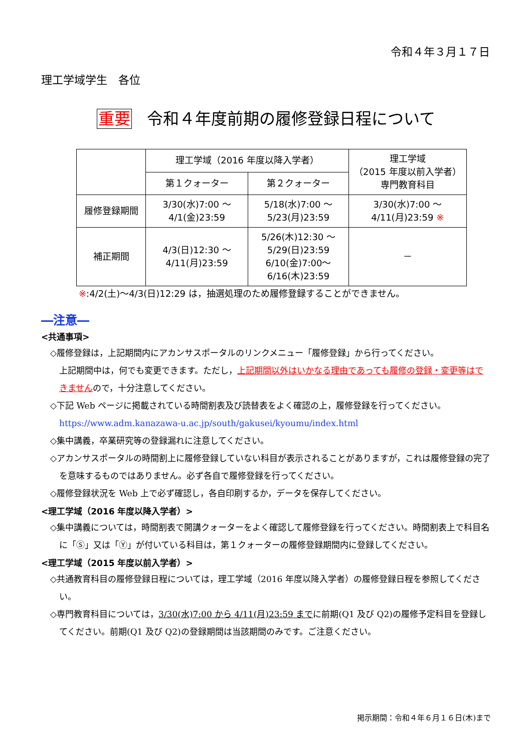令和４年３月１７日
理工学域学生　各位
重要 令和４年度前期の履修登録日程について
| | 理工学域（2016 年度以降入学者） | | 理工学域 （2015 年度以前入学者） 専門教育科目 |
| --- | --- | --- | --- |
| | 第１クォーター | 第２クォーター | |
| 履修登録期間 | 3/30(水)7:00 ～ 4/1(金)23:59 | 5/18(水)7:00 ～ 5/23(月)23:59 | 3/30(水)7:00 ～ 4/11(月)23:59 ※ |
| 補正期間 | 4/3(日)12:30 ～ 4/11(月)23:59 | 5/26(木)12:30 ～ 5/29(日)23:59 6/10(金)7:00～ 6/16(木)23:59 | － |
※:4/2(土)～4/3(日)12:29 は，抽選処理のため履修登録することができません。
―注意―
<共通事項>
◇履修登録は，上記期間内にアカンサスポータルのリンクメニュー「履修登録」から行ってください。
上記期間中は，何でも変更できます。ただし，上記期間以外はいかなる理由であっても履修の登録・変更等はできませんので，十分注意してください。
◇下記 Web ページに掲載されている時間割表及び読替表をよく確認の上，履修登録を行ってください。
https://www.adm.kanazawa-u.ac.jp/south/gakusei/kyoumu/index.html
◇集中講義，卒業研究等の登録漏れに注意してください。
◇アカンサスポータルの時間割上に履修登録していない科目が表示されることがありますが，これは履修登録の完了を意味するものではありません。必ず各自で履修登録を行ってください。
◇履修登録状況を Web 上で必ず確認し，各自印刷するか，データを保存してください。
<理工学域（2016 年度以降入学者）>
◇集中講義については，時間割表で開講クォーターをよく確認して履修登録を行ってください。時間割表上で科目名に「Ⓢ」又は「Ⓨ」が付いている科目は，第１クォーターの履修登録期間内に登録してください。
<理工学域（2015 年度以前入学者）>
◇共通教育科目の履修登録日程については，理工学域（2016 年度以降入学者）の履修登録日程を参照してください。
◇専門教育科目については，3/30(水)7:00 から 4/11(月)23:59 までに前期(Q1 及び Q2)の履修予定科目を登録してください。前期(Q1 及び Q2)の登録期間は当該期間のみです。ご注意ください。
掲示期間：令和４年６月１６日(木)まで